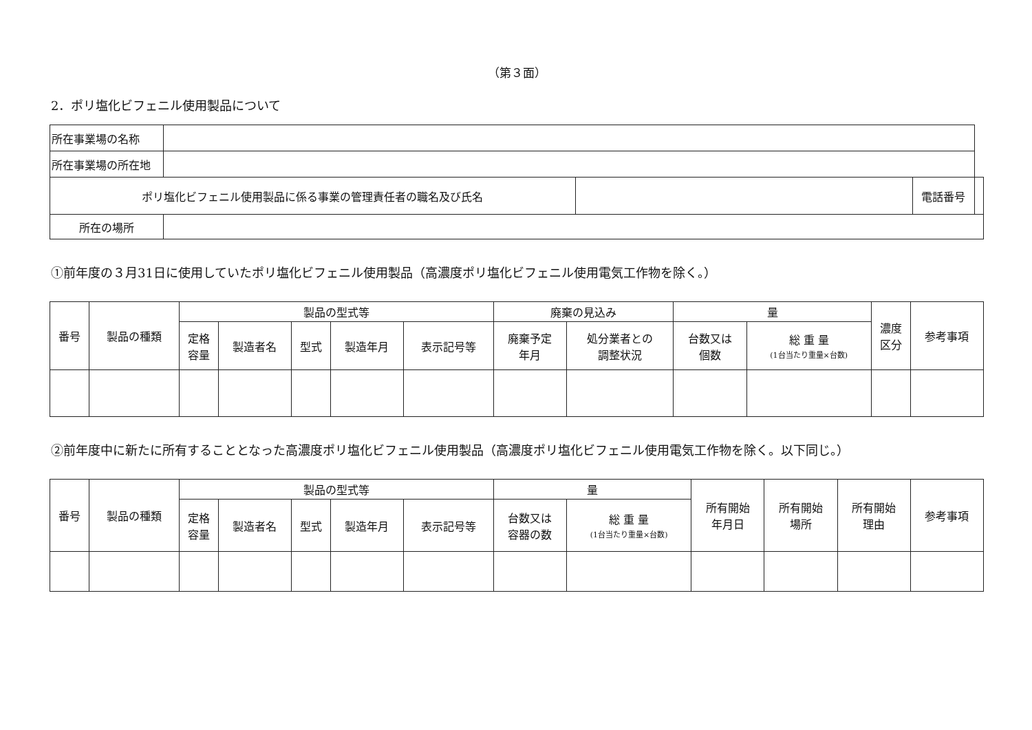（第３面）
2．ポリ塩化ビフェニル使用製品について
| 所在事業場の名称 | | | | |
| 所在事業場の所在地 | | | | |
| ポリ塩化ビフェニル使用製品に係る事業の管理責任者の職名及び氏名 | | | 電話番号 | |
| 所在の場所 | | | | |
①前年度の３月31日に使用していたポリ塩化ビフェニル使用製品（高濃度ポリ塩化ビフェニル使用電気工作物を除く。）
| 番号 | 製品の種類 | 製品の型式等 | | | | | 廃棄の見込み | | 量 | | 濃度 区分 | 参考事項 |
| --- | --- | --- | --- | --- | --- | --- | --- | --- | --- | --- | --- | --- |
| | | 定格 容量 | 製造者名 | 型式 | 製造年月 | 表示記号等 | 廃棄予定 年月 | 処分業者との 調整状況 | 台数又は 個数 | 総 重 量 (1台当たり重量×台数) | | |
②前年度中に新たに所有することとなった高濃度ポリ塩化ビフェニル使用製品（高濃度ポリ塩化ビフェニル使用電気工作物を除く。以下同じ。）
| 番号 | 製品の種類 | 製品の型式等 | | | | | 量 | | 所有開始 年月日 | 所有開始 場所 | 所有開始 理由 | 参考事項 |
| --- | --- | --- | --- | --- | --- | --- | --- | --- | --- | --- | --- | --- |
| | | 定格 容量 | 製造者名 | 型式 | 製造年月 | 表示記号等 | 台数又は 容器の数 | 総 重 量 (1台当たり重量×台数) | | | | |